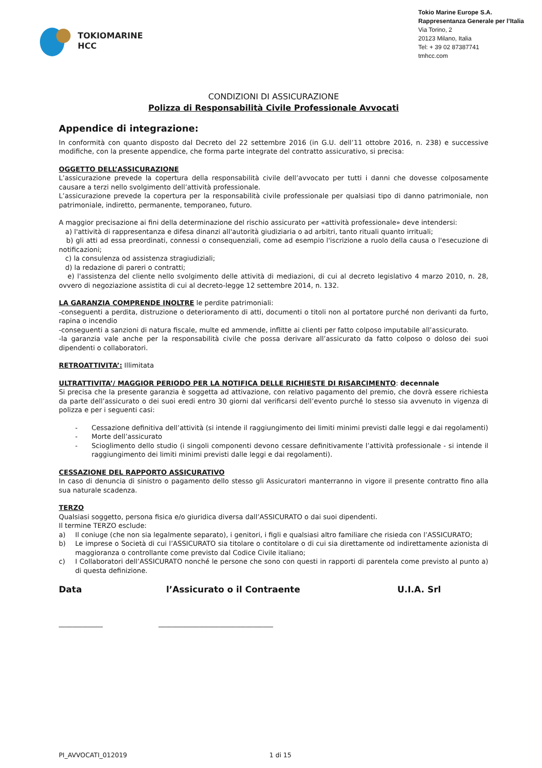TOKIOMARINE
HCC
Tokio Marine Europe S.A.
Rappresentanza Generale per l’Italia
Via Torino, 2
20123 Milano, Italia
Tel: + 39 02 87387741
tmhcc.com
CONDIZIONI DI ASSICURAZIONE
Polizza di Responsabilità Civile Professionale Avvocati
Appendice di integrazione:
In conformità con quanto disposto dal Decreto del 22 settembre 2016 (in G.U. dell’11 ottobre 2016, n. 238) e successive modifiche, con la presente appendice, che forma parte integrate del contratto assicurativo, si precisa:
OGGETTO DELL’ASSICURAZIONE
L’assicurazione prevede la copertura della responsabilità civile dell’avvocato per tutti i danni che dovesse colposamente causare a terzi nello svolgimento dell’attività professionale.
L’assicurazione prevede la copertura per la responsabilità civile professionale per qualsiasi tipo di danno patrimoniale, non patrimoniale, indiretto, permanente, temporaneo, futuro.
A maggior precisazione ai fini della determinazione del rischio assicurato per «attività professionale» deve intendersi:
a) l'attività di rappresentanza e difesa dinanzi all'autorità giudiziaria o ad arbitri, tanto rituali quanto irrituali;
b) gli atti ad essa preordinati, connessi o consequenziali, come ad esempio l'iscrizione a ruolo della causa o l'esecuzione di notificazioni;
c) la consulenza od assistenza stragiudiziali;
d) la redazione di pareri o contratti;
e) l'assistenza del cliente nello svolgimento delle attività di mediazioni, di cui al decreto legislativo 4 marzo 2010, n. 28, ovvero di negoziazione assistita di cui al decreto-legge 12 settembre 2014, n. 132.
LA GARANZIA COMPRENDE INOLTRE le perdite patrimoniali:
-conseguenti a perdita, distruzione o deterioramento di atti, documenti o titoli non al portatore purché non derivanti da furto, rapina o incendio
-conseguenti a sanzioni di natura fiscale, multe ed ammende, inflitte ai clienti per fatto colposo imputabile all’assicurato.
-la garanzia vale anche per la responsabilità civile che possa derivare all’assicurato da fatto colposo o doloso dei suoi dipendenti o collaboratori.
RETROATTIVITA’: Illimitata
ULTRATTIVITA’/ MAGGIOR PERIODO PER LA NOTIFICA DELLE RICHIESTE DI RISARCIMENTO: decennale
Si precisa che la presente garanzia è soggetta ad attivazione, con relativo pagamento del premio, che dovrà essere richiesta da parte dell’assicurato o dei suoi eredi entro 30 giorni dal verificarsi dell’evento purché lo stesso sia avvenuto in vigenza di polizza e per i seguenti casi:
- Cessazione definitiva dell’attività (si intende il raggiungimento dei limiti minimi previsti dalle leggi e dai regolamenti)
- Morte dell’assicurato
- Scioglimento dello studio (i singoli componenti devono cessare definitivamente l’attività professionale - si intende il raggiungimento dei limiti minimi previsti dalle leggi e dai regolamenti).
CESSAZIONE DEL RAPPORTO ASSICURATIVO
In caso di denuncia di sinistro o pagamento dello stesso gli Assicuratori manterranno in vigore il presente contratto fino alla sua naturale scadenza.
TERZO
Qualsiasi soggetto, persona fisica e/o giuridica diversa dall’ASSICURATO o dai suoi dipendenti.
Il termine TERZO esclude:
a) Il coniuge (che non sia legalmente separato), i genitori, i figli e qualsiasi altro familiare che risieda con l’ASSICURATO;
b) Le imprese o Società di cui l’ASSICURATO sia titolare o contitolare o di cui sia direttamente od indirettamente azionista di maggioranza o controllante come previsto dal Codice Civile italiano;
c) I Collaboratori dell’ASSICURATO nonché le persone che sono con questi in rapporti di parentela come previsto al punto a) di questa definizione.
Data l’Assicurato o il Contraente U.I.A. Srl
_____________ __________________________________
PI_AVVOCATI_012019 1 di 15